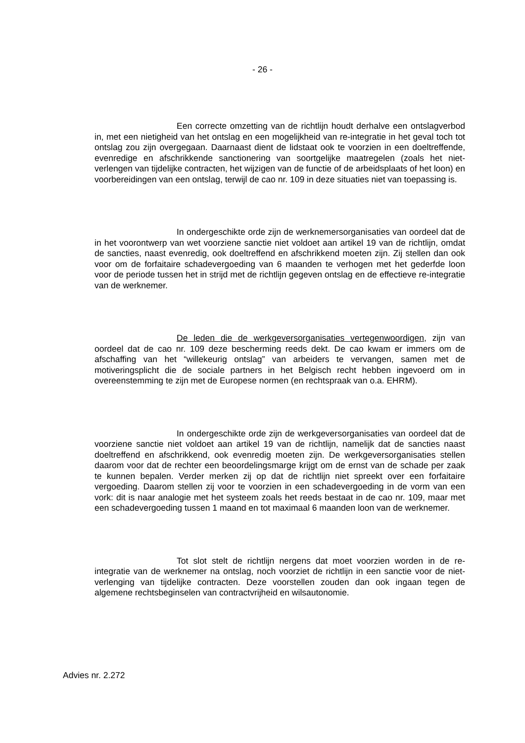- 26 -
Een correcte omzetting van de richtlijn houdt derhalve een ontslag­verbod in, met een nietigheid van het ontslag en een mogelijkheid van re-integratie in het geval toch tot ontslag zou zijn overgegaan. Daarnaast dient de lidstaat ook te voor­zien in een doeltreffende, evenredige en afschrikkende sanctionering van soortgelijke maatregelen (zoals het niet-verlengen van tijdelijke contracten, het wijzigen van de functie of de arbeidsplaats of het loon) en voorbereidingen van een ontslag, terwijl de cao nr. 109 in deze situaties niet van toepassing is.
In ondergeschikte orde zijn de werknemersorganisaties van oordeel dat de in het voorontwerp van wet voorziene sanctie niet voldoet aan artikel 19 van de richtlijn, omdat de sancties, naast evenredig, ook doeltreffend en afschrikkend moeten zijn. Zij stellen dan ook voor om de forfaitaire schadevergoeding van 6 maanden te verhogen met het gederfde loon voor de periode tussen het in strijd met de richtlijn gegeven ontslag en de effectieve re-integratie van de werknemer.
De leden die de werkgeversorganisaties vertegenwoordigen, zijn van oordeel dat de cao nr. 109 deze bescherming reeds dekt. De cao kwam er immers om de afschaffing van het “willekeurig ontslag” van arbeiders te vervangen, samen met de motiveringsplicht die de sociale partners in het Belgisch recht hebben ingevoerd om in overeenstemming te zijn met de Europese normen (en rechtspraak van o.a. EHRM).
In ondergeschikte orde zijn de werkgeversorganisaties van oordeel dat de voorziene sanctie niet voldoet aan artikel 19 van de richtlijn, namelijk dat de sancties naast doeltreffend en afschrikkend, ook evenredig moeten zijn. De werkge­versorganisaties stellen daarom voor dat de rechter een beoordelingsmarge krijgt om de ernst van de schade per zaak te kunnen bepalen. Verder merken zij op dat de richt­lijn niet spreekt over een forfaitaire vergoeding. Daarom stellen zij voor te voorzien in een schadevergoeding in de vorm van een vork: dit is naar analogie met het systeem zoals het reeds bestaat in de cao nr. 109, maar met een schadevergoeding tussen 1 maand en tot maximaal 6 maanden loon van de werknemer.
Tot slot stelt de richtlijn nergens dat moet voorzien worden in de re-integratie van de werknemer na ontslag, noch voorziet de richtlijn in een sanctie voor de niet-verlenging van tijdelijke contracten. Deze voorstellen zouden dan ook ingaan tegen de algemene rechtsbeginselen van contractvrijheid en wilsautonomie.
Advies nr. 2.272